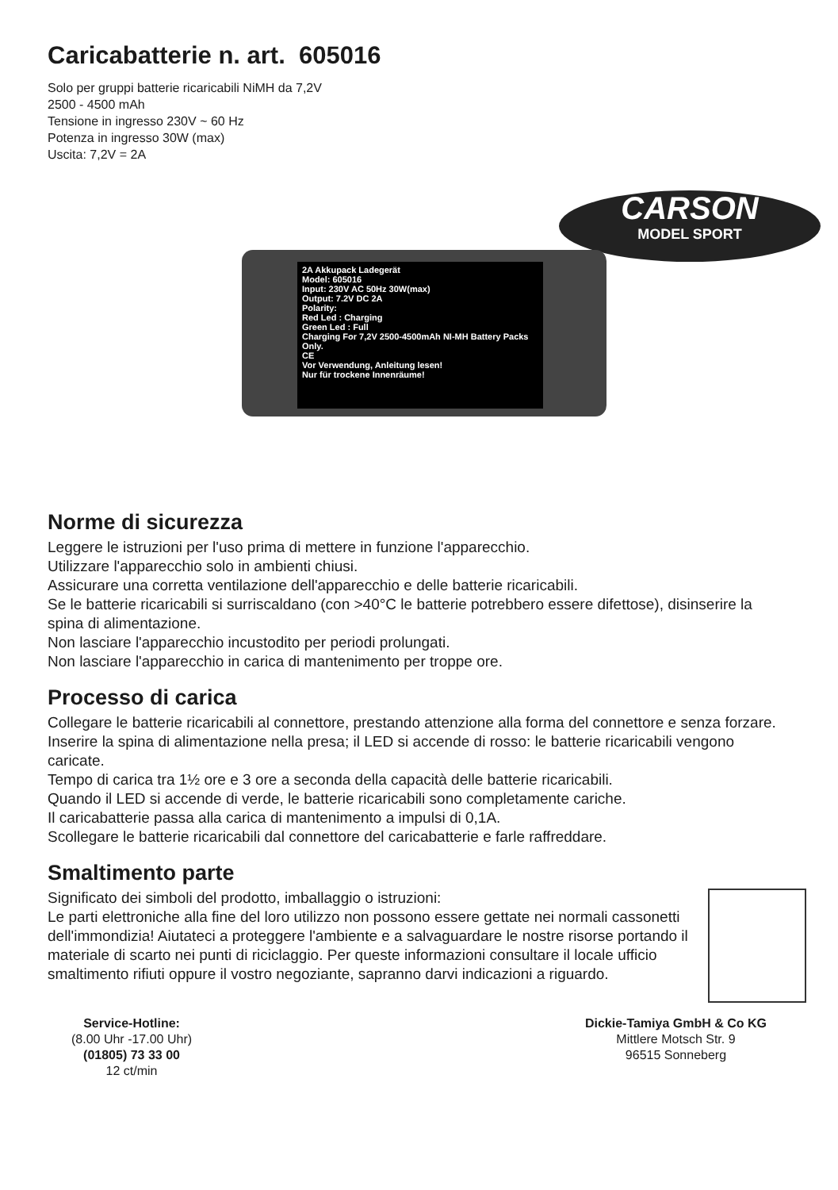Caricabatterie n. art. 605016
Solo per gruppi batterie ricaricabili NiMH da 7,2V
2500 - 4500 mAh
Tensione in ingresso 230V ~ 60 Hz
Potenza in ingresso 30W (max)
Uscita: 7,2V = 2A
CARSON
MODEL SPORT
2A Akkupack Ladegerät
Model: 605016
Input: 230V AC 50Hz 30W(max)
Output: 7.2V DC 2A
Polarity:
Red Led : Charging
Green Led : Full
Charging For 7,2V 2500-4500mAh NI-MH Battery Packs Only.
CE
Vor Verwendung, Anleitung lesen!
Nur für trockene Innenräume!
Norme di sicurezza
Leggere le istruzioni per l'uso prima di mettere in funzione l'apparecchio.
Utilizzare l'apparecchio solo in ambienti chiusi.
Assicurare una corretta ventilazione dell'apparecchio e delle batterie ricaricabili.
Se le batterie ricaricabili si surriscaldano (con >40°C le batterie potrebbero essere difettose), disinserire la spina di alimentazione.
Non lasciare l'apparecchio incustodito per periodi prolungati.
Non lasciare l'apparecchio in carica di mantenimento per troppe ore.
Processo di carica
Collegare le batterie ricaricabili al connettore, prestando attenzione alla forma del connettore e senza forzare.
Inserire la spina di alimentazione nella presa; il LED si accende di rosso: le batterie ricaricabili vengono caricate.
Tempo di carica tra 1½ ore e 3 ore a seconda della capacità delle batterie ricaricabili.
Quando il LED si accende di verde, le batterie ricaricabili sono completamente cariche.
Il caricabatterie passa alla carica di mantenimento a impulsi di 0,1A.
Scollegare le batterie ricaricabili dal connettore del caricabatterie e farle raffreddare.
Smaltimento parte
Significato dei simboli del prodotto, imballaggio o istruzioni:
Le parti elettroniche alla fine del loro utilizzo non possono essere gettate nei normali cassonetti dell'immondizia! Aiutateci a proteggere l'ambiente e a salvaguardare le nostre risorse portando il materiale di scarto nei punti di riciclaggio. Per queste informazioni consultare il locale ufficio smaltimento rifiuti oppure il vostro negoziante, sapranno darvi indicazioni a riguardo.
Service-Hotline:
(8.00 Uhr -17.00 Uhr)
(01805) 73 33 00
12 ct/min
Dickie-Tamiya GmbH & Co KG
Mittlere Motsch Str. 9
96515 Sonneberg